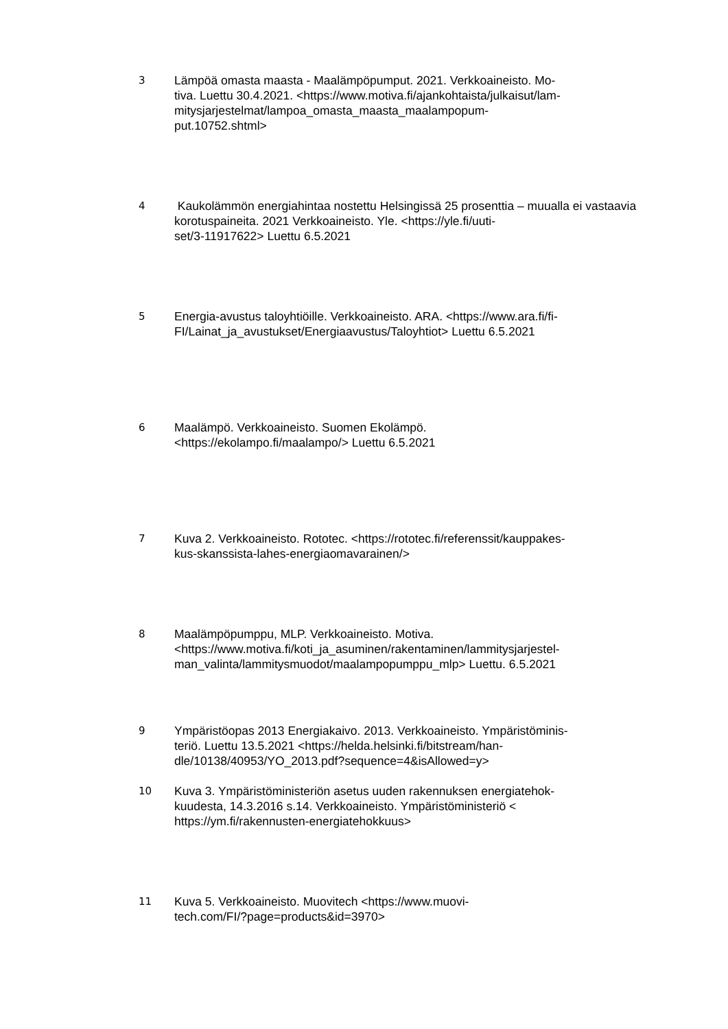3
Lämpöä omasta maasta - Maalämpöpumput. 2021. Verkkoaineisto. Mo-
tiva. Luettu 30.4.2021. <https://www.motiva.fi/ajankohtaista/julkaisut/lam-
mitysjarjestelmat/lampoa_omasta_maasta_maalampopum-
put.10752.shtml>
4
Kaukolämmön energiahintaa nostettu Helsingissä 25 prosenttia – muualla ei vastaavia korotuspaineita. 2021 Verkkoaineisto. Yle. <https://yle.fi/uuti-
set/3-11917622> Luettu 6.5.2021
5
Energia-avustus taloyhtiöille. Verkkoaineisto. ARA. <https://www.ara.fi/fi-
FI/Lainat_ja_avustukset/Energiaavustus/Taloyhtiot> Luettu 6.5.2021
6
Maalämpö. Verkkoaineisto. Suomen Ekolämpö.
<https://ekolampo.fi/maalampo/> Luettu 6.5.2021
7
Kuva 2. Verkkoaineisto. Rototec. <https://rototec.fi/referenssit/kauppakes-
kus-skanssista-lahes-energiaomavarainen/>
8
Maalämpöpumppu, MLP. Verkkoaineisto. Motiva.
<https://www.motiva.fi/koti_ja_asuminen/rakentaminen/lammitysjarjestel-
man_valinta/lammitysmuodot/maalampopumppu_mlp> Luettu. 6.5.2021
9
Ympäristöopas 2013 Energiakaivo. 2013. Verkkoaineisto. Ympäristöminis-
teriö. Luettu 13.5.2021 <https://helda.helsinki.fi/bitstream/han-
dle/10138/40953/YO_2013.pdf?sequence=4&isAllowed=y>
10
Kuva 3. Ympäristöministeriön asetus uuden rakennuksen energiatehok-
kuudesta, 14.3.2016 s.14. Verkkoaineisto. Ympäristöministeriö <
https://ym.fi/rakennusten-energiatehokkuus>
11
Kuva 5. Verkkoaineisto. Muovitech <https://www.muovi-
tech.com/FI/?page=products&id=3970>